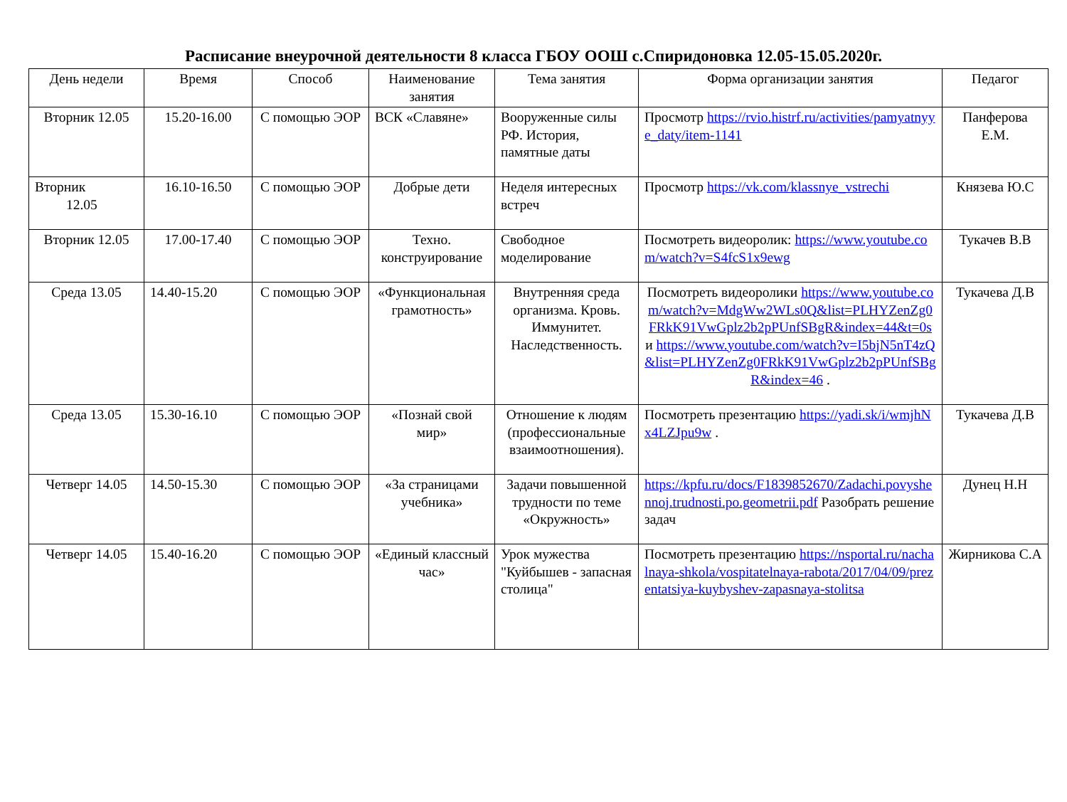Расписание внеурочной деятельности 8 класса ГБОУ ООШ с.Спиридоновка 12.05-15.05.2020г.
| День недели | Время | Способ | Наименование занятия | Тема занятия | Форма организации занятия | Педагог |
| --- | --- | --- | --- | --- | --- | --- |
| Вторник 12.05 | 15.20-16.00 | С помощью ЭОР | ВСК «Славяне» | Вооруженные силы РФ. История, памятные даты | Просмотр https://rvio.histrf.ru/activities/pamyatnyye_daty/item-1141 | Панферова Е.М. |
| Вторник 12.05 | 16.10-16.50 | С помощью ЭОР | Добрые дети | Неделя интересных встреч | Просмотр https://vk.com/klassnye_vstrechi | Князева Ю.С |
| Вторник 12.05 | 17.00-17.40 | С помощью ЭОР | Техно. конструирование | Свободное моделирование | Посмотреть видеоролик: https://www.youtube.com/watch?v=S4fcS1x9ewg | Тукачев В.В |
| Среда 13.05 | 14.40-15.20 | С помощью ЭОР | «Функциональная грамотность» | Внутренняя среда организма. Кровь. Иммунитет. Наследственность. | Посмотреть видеоролики https://www.youtube.com/watch?v=MdgWw2WLs0Q&list=PLHYZenZg0FRkK91VwGplz2b2pPUnfSBgR&index=44&t=0s и https://www.youtube.com/watch?v=I5bjN5nT4zQ&list=PLHYZenZg0FRkK91VwGplz2b2pPUnfSBgR&index=46 . | Тукачева Д.В |
| Среда 13.05 | 15.30-16.10 | С помощью ЭОР | «Познай свой мир» | Отношение к людям (профессиональные взаимоотношения). | Посмотреть презентацию https://yadi.sk/i/wmjhNx4LZJpu9w . | Тукачева Д.В |
| Четверг 14.05 | 14.50-15.30 | С помощью ЭОР | «За страницами учебника» | Задачи повышенной трудности по теме «Окружность» | https://kpfu.ru/docs/F1839852670/Zadachi.povyshennoj.trudnosti.po.geometrii.pdf Разобрать решение задач | Дунец Н.Н |
| Четверг 14.05 | 15.40-16.20 | С помощью ЭОР | «Единый классный час» | Урок мужества "Куйбышев - запасная столица" | Посмотреть презентацию https://nsportal.ru/nachalnaya-shkola/vospitatelnaya-rabota/2017/04/09/prezentatsiya-kuybyshev-zapasnaya-stolitsa | Жирникова С.А |